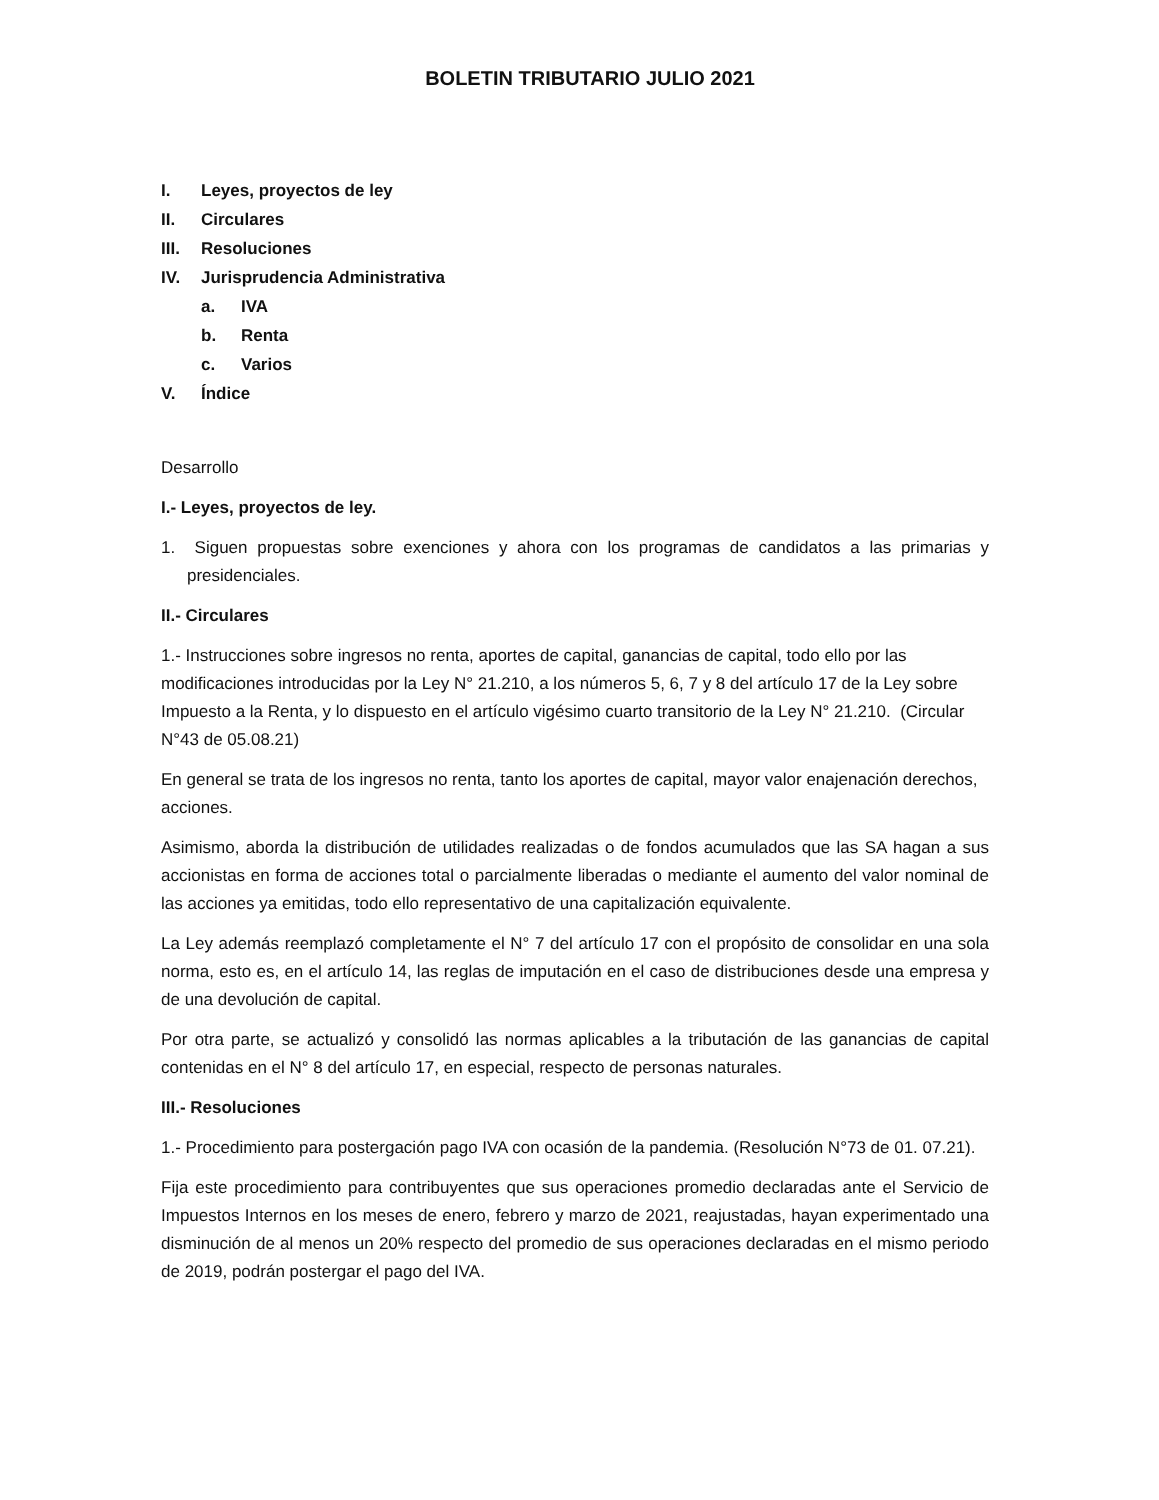BOLETIN TRIBUTARIO JULIO 2021
I. Leyes, proyectos de ley
II. Circulares
III. Resoluciones
IV. Jurisprudencia Administrativa
a. IVA
b. Renta
c. Varios
V. Índice
Desarrollo
I.- Leyes, proyectos de ley.
1. Siguen propuestas sobre exenciones y ahora con los programas de candidatos a las primarias y presidenciales.
II.- Circulares
1.- Instrucciones sobre ingresos no renta, aportes de capital, ganancias de capital, todo ello por las modificaciones introducidas por la Ley N° 21.210, a los números 5, 6, 7 y 8 del artículo 17 de la Ley sobre Impuesto a la Renta, y lo dispuesto en el artículo vigésimo cuarto transitorio de la Ley N° 21.210. (Circular N°43 de 05.08.21)
En general se trata de los ingresos no renta, tanto los aportes de capital, mayor valor enajenación derechos, acciones.
Asimismo, aborda la distribución de utilidades realizadas o de fondos acumulados que las SA hagan a sus accionistas en forma de acciones total o parcialmente liberadas o mediante el aumento del valor nominal de las acciones ya emitidas, todo ello representativo de una capitalización equivalente.
La Ley además reemplazó completamente el N° 7 del artículo 17 con el propósito de consolidar en una sola norma, esto es, en el artículo 14, las reglas de imputación en el caso de distribuciones desde una empresa y de una devolución de capital.
Por otra parte, se actualizó y consolidó las normas aplicables a la tributación de las ganancias de capital contenidas en el N° 8 del artículo 17, en especial, respecto de personas naturales.
III.- Resoluciones
1.- Procedimiento para postergación pago IVA con ocasión de la pandemia. (Resolución N°73 de 01. 07.21).
Fija este procedimiento para contribuyentes que sus operaciones promedio declaradas ante el Servicio de Impuestos Internos en los meses de enero, febrero y marzo de 2021, reajustadas, hayan experimentado una disminución de al menos un 20% respecto del promedio de sus operaciones declaradas en el mismo periodo de 2019, podrán postergar el pago del IVA.